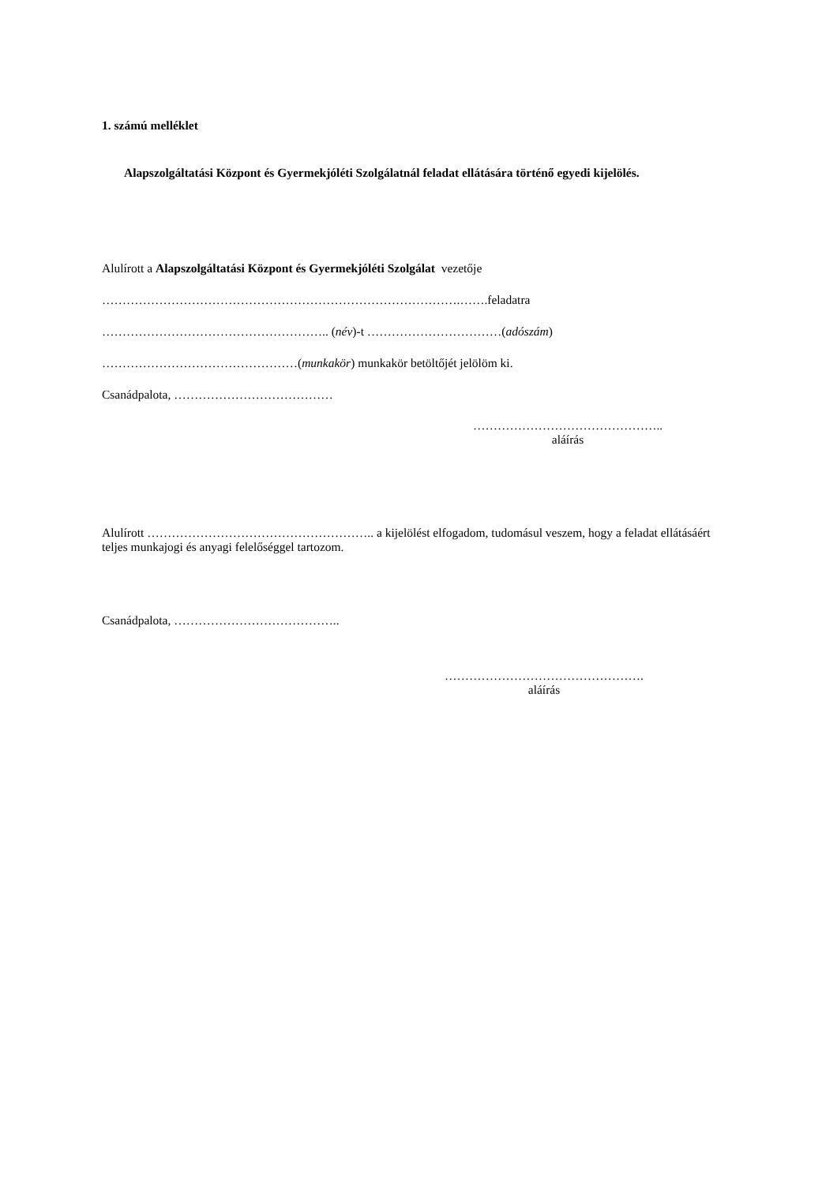1. számú melléklet
Alapszolgáltatási Központ és Gyermekjóléti Szolgálatnál feladat ellátására történő egyedi kijelölés.
Alulírott a Alapszolgáltatási Központ és Gyermekjóléti Szolgálat vezetője
…………………………………………………………………………….…….feladatra
……………………………………………….. (név)-t ……………………………(adószám)
…………………………………………(munkakör) munkakör betöltőjét jelölöm ki.
Csanádpalota, …………………………………
………………………………………..
aláírás
Alulírott ……………………………………………….. a kijelölést elfogadom, tudomásul veszem, hogy a feladat ellátásáért teljes munkajogi és anyagi felelőséggel tartozom.
Csanádpalota, …………………………………..
………………………………………….
aláírás